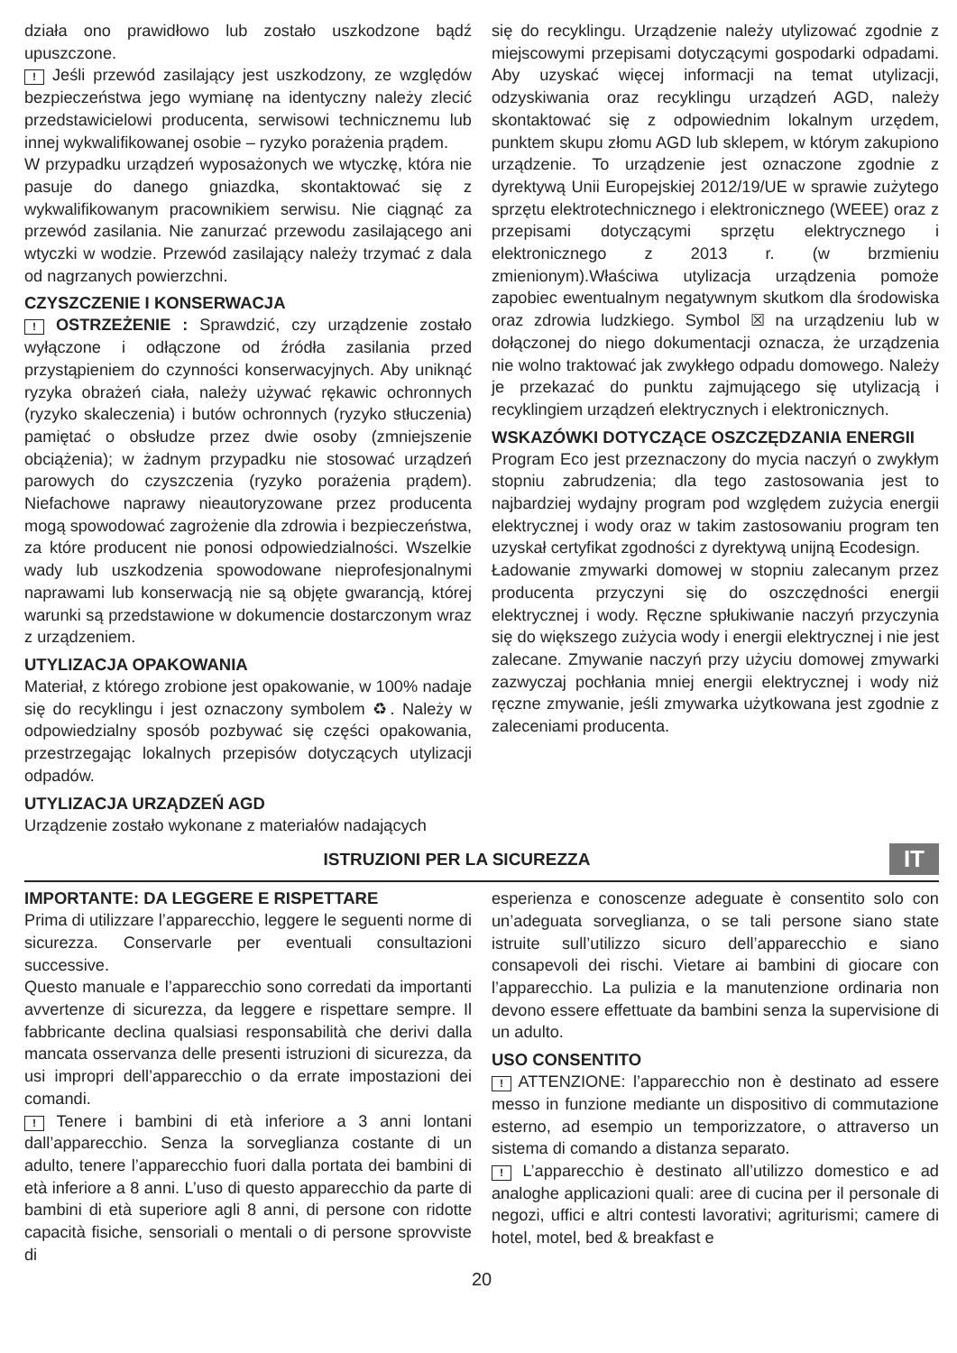działa ono prawidłowo lub zostało uszkodzone bądź upuszczone.
! Jeśli przewód zasilający jest uszkodzony, ze względów bezpieczeństwa jego wymianę na identyczny należy zlecić przedstawicielowi producenta, serwisowi technicznemu lub innej wykwalifikowanej osobie – ryzyko porażenia prądem.
W przypadku urządzeń wyposażonych we wtyczkę, która nie pasuje do danego gniazdka, skontaktować się z wykwalifikowanym pracownikiem serwisu. Nie ciągnąć za przewód zasilania. Nie zanurzać przewodu zasilającego ani wtyczki w wodzie. Przewód zasilający należy trzymać z dala od nagrzanych powierzchni.
CZYSZCZENIE I KONSERWACJA
! OSTRZEŻENIE : Sprawdzić, czy urządzenie zostało wyłączone i odłączone od źródła zasilania przed przystąpieniem do czynności konserwacyjnych. Aby uniknąć ryzyka obrażeń ciała, należy używać rękawic ochronnych (ryzyko skaleczenia) i butów ochronnych (ryzyko stłuczenia) pamiętać o obsłudze przez dwie osoby (zmniejszenie obciążenia); w żadnym przypadku nie stosować urządzeń parowych do czyszczenia (ryzyko porażenia prądem). Niefachowe naprawy nieautoryzowane przez producenta mogą spowodować zagrożenie dla zdrowia i bezpieczeństwa, za które producent nie ponosi odpowiedzialności. Wszelkie wady lub uszkodzenia spowodowane nieprofesjonalnymi naprawami lub konserwacją nie są objęte gwarancją, której warunki są przedstawione w dokumencie dostarczonym wraz z urządzeniem.
UTYLIZACJA OPAKOWANIA
Materiał, z którego zrobione jest opakowanie, w 100% nadaje się do recyklingu i jest oznaczony symbolem ♻. Należy w odpowiedzialny sposób pozbywać się części opakowania, przestrzegając lokalnych przepisów dotyczących utylizacji odpadów.
UTYLIZACJA URZĄDZEŃ AGD
Urządzenie zostało wykonane z materiałów nadających
się do recyklingu. Urządzenie należy utylizować zgodnie z miejscowymi przepisami dotyczącymi gospodarki odpadami. Aby uzyskać więcej informacji na temat utylizacji, odzyskiwania oraz recyklingu urządzeń AGD, należy skontaktować się z odpowiednim lokalnym urzędem, punktem skupu złomu AGD lub sklepem, w którym zakupiono urządzenie. To urządzenie jest oznaczone zgodnie z dyrektywą Unii Europejskiej 2012/19/UE w sprawie zużytego sprzętu elektrotechnicznego i elektronicznego (WEEE) oraz z przepisami dotyczącymi sprzętu elektrycznego i elektronicznego z 2013 r. (w brzmieniu zmienionym).Właściwa utylizacja urządzenia pomoże zapobiec ewentualnym negatywnym skutkom dla środowiska oraz zdrowia ludzkiego. Symbol ☒ na urządzeniu lub w dołączonej do niego dokumentacji oznacza, że urządzenia nie wolno traktować jak zwykłego odpadu domowego. Należy je przekazać do punktu zajmującego się utylizacją i recyklingiem urządzeń elektrycznych i elektronicznych.
WSKAZÓWKI DOTYCZĄCE OSZCZĘDZANIA ENERGII
Program Eco jest przeznaczony do mycia naczyń o zwykłym stopniu zabrudzenia; dla tego zastosowania jest to najbardziej wydajny program pod względem zużycia energii elektrycznej i wody oraz w takim zastosowaniu program ten uzyskał certyfikat zgodności z dyrektywą unijną Ecodesign.
Ładowanie zmywarki domowej w stopniu zalecanym przez producenta przyczyni się do oszczędności energii elektrycznej i wody. Ręczne spłukiwanie naczyń przyczynia się do większego zużycia wody i energii elektrycznej i nie jest zalecane. Zmywanie naczyń przy użyciu domowej zmywarki zazwyczaj pochłania mniej energii elektrycznej i wody niż ręczne zmywanie, jeśli zmywarka użytkowana jest zgodnie z zaleceniami producenta.
ISTRUZIONI PER LA SICUREZZA
IT
IMPORTANTE: DA LEGGERE E RISPETTARE
Prima di utilizzare l’apparecchio, leggere le seguenti norme di sicurezza. Conservarle per eventuali consultazioni successive.
Questo manuale e l’apparecchio sono corredati da importanti avvertenze di sicurezza, da leggere e rispettare sempre. Il fabbricante declina qualsiasi responsabilità che derivi dalla mancata osservanza delle presenti istruzioni di sicurezza, da usi impropri dell’apparecchio o da errate impostazioni dei comandi.
! Tenere i bambini di età inferiore a 3 anni lontani dall’apparecchio. Senza la sorveglianza costante di un adulto, tenere l’apparecchio fuori dalla portata dei bambini di età inferiore a 8 anni. L’uso di questo apparecchio da parte di bambini di età superiore agli 8 anni, di persone con ridotte capacità fisiche, sensoriali o mentali o di persone sprovviste di
esperienza e conoscenze adeguate è consentito solo con un’adeguata sorveglianza, o se tali persone siano state istruite sull’utilizzo sicuro dell’apparecchio e siano consapevoli dei rischi. Vietare ai bambini di giocare con l’apparecchio. La pulizia e la manutenzione ordinaria non devono essere effettuate da bambini senza la supervisione di un adulto.
USO CONSENTITO
! ATTENZIONE: l’apparecchio non è destinato ad essere messo in funzione mediante un dispositivo di commutazione esterno, ad esempio un temporizzatore, o attraverso un sistema di comando a distanza separato.
! L’apparecchio è destinato all’utilizzo domestico e ad analoghe applicazioni quali: aree di cucina per il personale di negozi, uffici e altri contesti lavorativi; agriturismi; camere di hotel, motel, bed & breakfast e
20